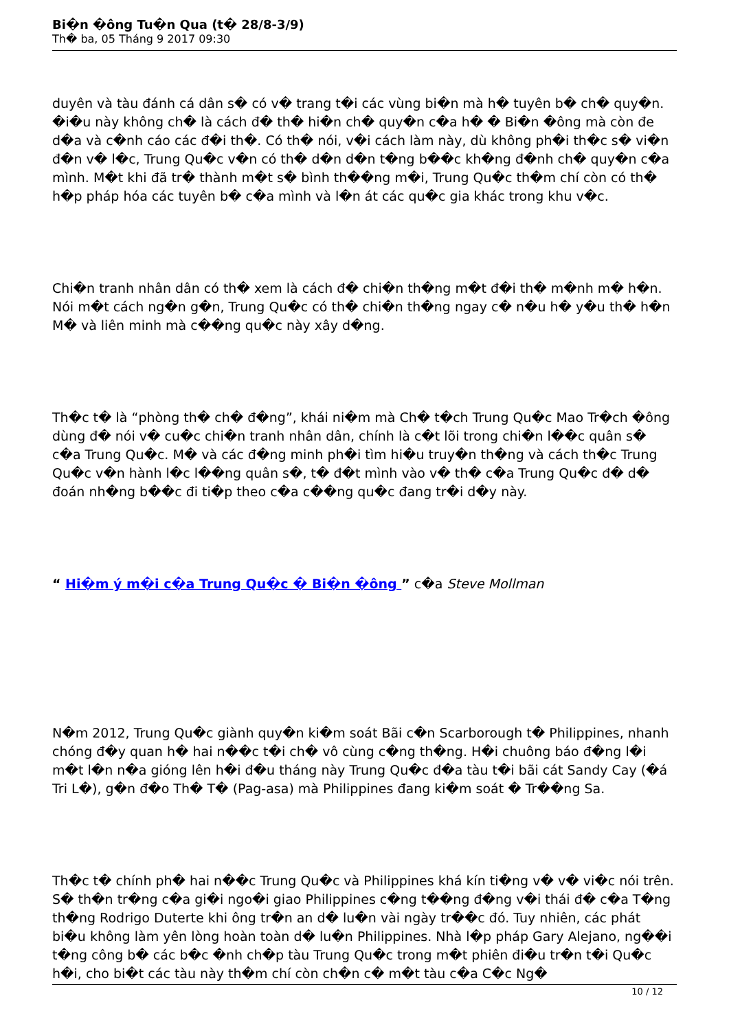Bi�n �ông Tu�n Qua (t� 28/8-3/9)
Th� ba, 05 Tháng 9 2017 09:30
duyên và tàu đánh cá dân s� có v� trang t�i các vùng bi�n mà h� tuyên b� ch� quy�n. �i�u này không ch� là cách đ� th� hi�n ch� quy�n c�a h� � Bi�n �ông mà còn đe d�a và c�nh cáo các đ�i th�. Có th� nói, v�i cách làm này, dù không ph�i th�c s� vi�n đ�n v� l�c, Trung Qu�c v�n có th� d�n d�n t�ng b��c kh�ng đ�nh ch� quy�n c�a mình. M�t khi đã tr� thành m�t s� bình th��ng m�i, Trung Qu�c th�m chí còn có th� h�p pháp hóa các tuyên b� c�a mình và l�n át các qu�c gia khác trong khu v�c.
Chi�n tranh nhân dân có th� xem là cách đ� chi�n th�ng m�t đ�i th� m�nh m� h�n. Nói m�t cách ng�n g�n, Trung Qu�c có th� chi�n th�ng ngay c� n�u h� y�u th� h�n M� và liên minh mà c��ng qu�c này xây d�ng.
Th�c t� là “phòng th� ch� đ�ng”, khái ni�m mà Ch� t�ch Trung Qu�c Mao Tr�ch �ông dùng đ� nói v� cu�c chi�n tranh nhân dân, chính là c�t lõi trong chi�n l��c quân s� c�a Trung Qu�c. M� và các đ�ng minh ph�i tìm hi�u truy�n th�ng và cách th�c Trung Qu�c v�n hành l�c l��ng quân s�, t� đ�t mình vào v� th� c�a Trung Qu�c đ� d� đoán nh�ng b��c đi ti�p theo c�a c��ng qu�c đang tr�i d�y này.
“ Hi�m ý m�i c�a Trung Qu�c � Bi�n �ông ” c�a Steve Mollman
N�m 2012, Trung Qu�c giành quy�n ki�m soát Bãi c�n Scarborough t� Philippines, nhanh chóng đ�y quan h� hai n��c t�i ch� vô cùng c�ng th�ng. H�i chuông báo đ�ng l�i m�t l�n n�a gióng lên h�i đ�u tháng này Trung Qu�c đ�a tàu t�i bãi cát Sandy Cay (�á Tri L�), g�n đ�o Th� T� (Pag-asa) mà Philippines đang ki�m soát � Tr��ng Sa.
Th�c t� chính ph� hai n��c Trung Qu�c và Philippines khá kín ti�ng v� v� vi�c nói trên. S� th�n tr�ng c�a gi�i ngo�i giao Philippines c�ng t��ng đ�ng v�i thái đ� c�a T�ng th�ng Rodrigo Duterte khi ông tr�n an d� lu�n vài ngày tr��c đó. Tuy nhiên, các phát bi�u không làm yên lòng hoàn toàn d� lu�n Philippines. Nhà l�p pháp Gary Alejano, ng��i t�ng công b� các b�c �nh ch�p tàu Trung Qu�c trong m�t phiên đi�u tr�n t�i Qu�c h�i, cho bi�t các tàu này th�m chí còn ch�n c� m�t tàu c�a C�c Ng�
10 / 12